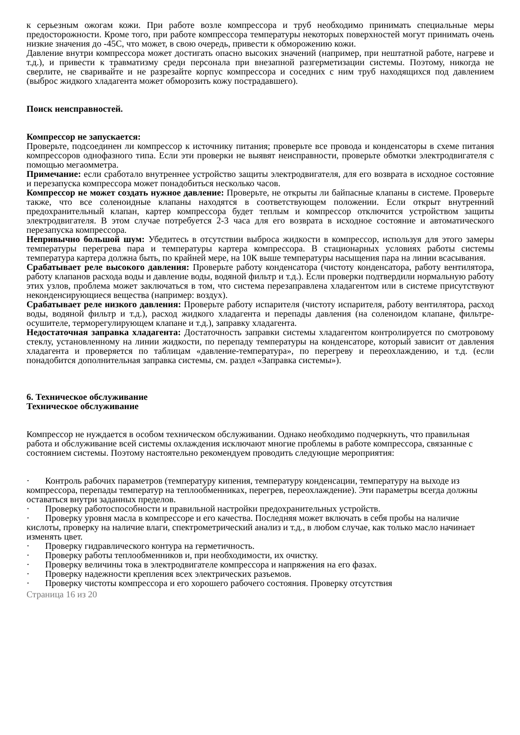к серьезным ожогам кожи. При работе возле компрессора и труб необходимо принимать специальные меры предосторожности. Кроме того, при работе компрессора температуры некоторых поверхностей могут принимать очень низкие значения до -45С, что может, в свою очередь, привести к обморожению кожи.
Давление внутри компрессора может достигать опасно высоких значений (например, при нештатной работе, нагреве и т.д.), и привести к травматизму среди персонала при внезапной разгерметизации системы. Поэтому, никогда не сверлите, не сваривайте и не разрезайте корпус компрессора и соседних с ним труб находящихся под давлением (выброс жидкого хладагента может обморозить кожу пострадавшего).
Поиск неисправностей.
Компрессор не запускается:
Проверьте, подсоединен ли компрессор к источнику питания; проверьте все провода и конденсаторы в схеме питания компрессоров однофазного типа. Если эти проверки не выявят неисправности, проверьте обмотки электродвигателя с помощью мегаомметра.
Примечание: если сработало внутреннее устройство защиты электродвигателя, для его возврата в исходное состояние и перезапуска компрессора может понадобиться несколько часов.
Компрессор не может создать нужное давление: Проверьте, не открыты ли байпасные клапаны в системе. Проверьте также, что все соленоидные клапаны находятся в соответствующем положении. Если открыт внутренний предохранительный клапан, картер компрессора будет теплым и компрессор отключится устройством защиты электродвигателя. В этом случае потребуется 2-3 часа для его возврата в исходное состояние и автоматического перезапуска компрессора.
Непривычно большой шум: Убедитесь в отсутствии выброса жидкости в компрессор, используя для этого замеры температуры перегрева пара и температуры картера компрессора. В стационарных условиях работы системы температура картера должна быть, по крайней мере, на 10К выше температуры насыщения пара на линии всасывания.
Срабатывает реле высокого давления: Проверьте работу конденсатора (чистоту конденсатора, работу вентилятора, работу клапанов расхода воды и давление воды, водяной фильтр и т.д.). Если проверки подтвердили нормальную работу этих узлов, проблема может заключаться в том, что система перезаправлена хладагентом или в системе присутствуют неконденсирующиеся вещества (например: воздух).
Срабатывает реле низкого давления: Проверьте работу испарителя (чистоту испарителя, работу вентилятора, расход воды, водяной фильтр и т.д.), расход жидкого хладагента и перепады давления (на соленоидом клапане, фильтре-осушителе, терморегулирующем клапане и т.д.), заправку хладагента.
Недостаточная заправка хладагента: Достаточность заправки системы хладагентом контролируется по смотровому стеклу, установленному на линии жидкости, по перепаду температуры на конденсаторе, который зависит от давления хладагента и проверяется по таблицам «давление-температура», по перегреву и переохлаждению, и т.д. (если понадобится дополнительная заправка системы, см. раздел «Заправка системы»).
6. Техническое обслуживание
Техническое обслуживание
Компрессор не нуждается в особом техническом обслуживании. Однако необходимо подчеркнуть, что правильная работа и обслуживание всей системы охлаждения исключают многие проблемы в работе компрессора, связанные с состоянием системы. Поэтому настоятельно рекомендуем проводить следующие мероприятия:
· Контроль рабочих параметров (температуру кипения, температуру конденсации, температуру на выходе из компрессора, перепады температур на теплообменниках, перегрев, переохлаждение). Эти параметры всегда должны оставаться внутри заданных пределов.
· Проверку работоспособности и правильной настройки предохранительных устройств.
· Проверку уровня масла в компрессоре и его качества. Последняя может включать в себя пробы на наличие кислоты, проверку на наличие влаги, спектрометрический анализ и т.д., в любом случае, как только масло начинает изменять цвет.
· Проверку гидравлического контура на герметичность.
· Проверку работы теплообменников и, при необходимости, их очистку.
· Проверку величины тока в электродвигателе компрессора и напряжения на его фазах.
· Проверку надежности крепления всех электрических разъемов.
· Проверку чистоты компрессора и его хорошего рабочего состояния. Проверку отсутствия
Страница 16 из 20